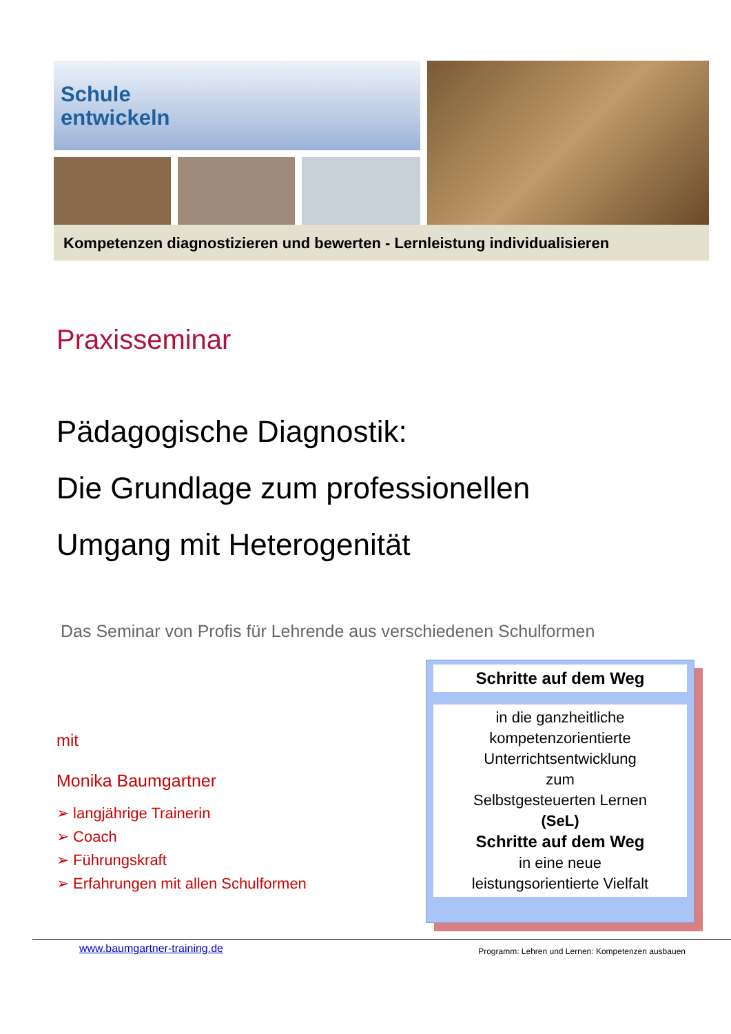Schule
entwickeln
Kompetenzen diagnostizieren und bewerten - Lernleistung individualisieren
Praxisseminar
Pädagogische Diagnostik:
Die Grundlage zum professionellen
Umgang mit Heterogenität
Das Seminar von Profis für Lehrende aus verschiedenen Schulformen
mit
Monika Baumgartner
➢ langjährige Trainerin
➢ Coach
➢ Führungskraft
➢ Erfahrungen mit allen Schulformen
Schritte auf dem Weg
in die ganzheitliche
kompetenzorientierte
Unterrichtsentwicklung
zum
Selbstgesteuerten Lernen
(SeL)
Schritte auf dem Weg
in eine neue
leistungsorientierte Vielfalt
www.baumgartner-training.de Programm: Lehren und Lernen: Kompetenzen ausbauen